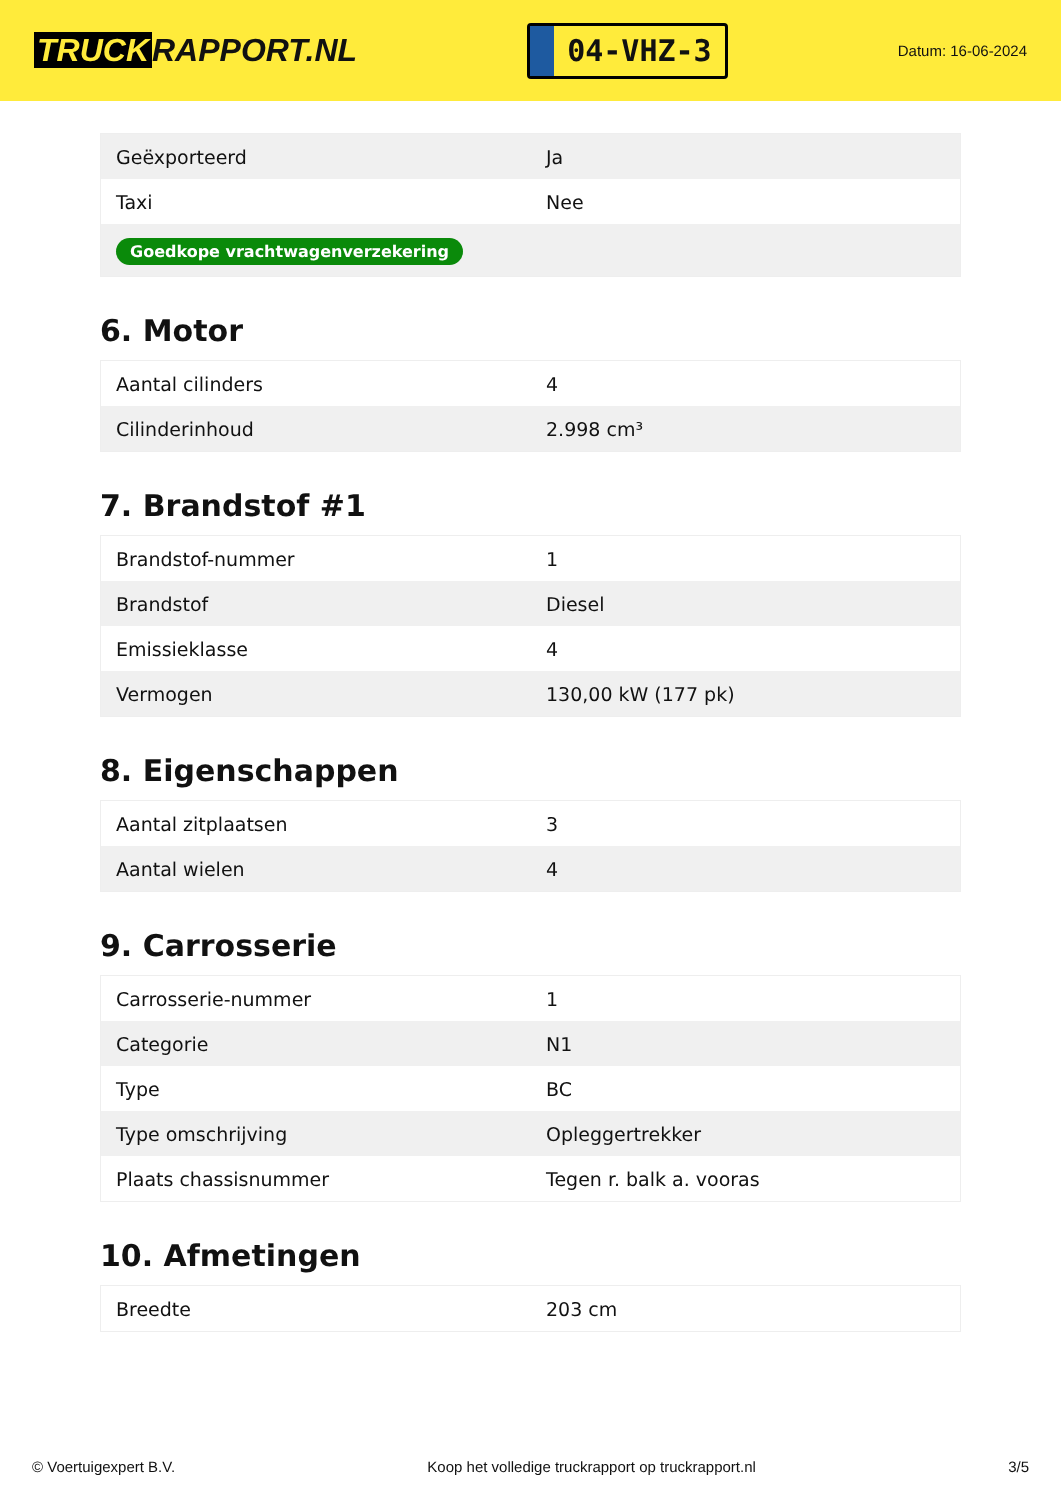TRUCK RAPPORT.NL
04-VHZ-3
Datum: 16-06-2024
| Geëxporteerd | Ja |
| Taxi | Nee |
| Goedkope vrachtwagenverzekering | |
6. Motor
| Aantal cilinders | 4 |
| Cilinderinhoud | 2.998 cm³ |
7. Brandstof #1
| Brandstof-nummer | 1 |
| Brandstof | Diesel |
| Emissieklasse | 4 |
| Vermogen | 130,00 kW (177 pk) |
8. Eigenschappen
| Aantal zitplaatsen | 3 |
| Aantal wielen | 4 |
9. Carrosserie
| Carrosserie-nummer | 1 |
| Categorie | N1 |
| Type | BC |
| Type omschrijving | Opleggertrekker |
| Plaats chassisnummer | Tegen r. balk a. vooras |
10. Afmetingen
| Breedte | 203 cm |
© Voertuigexpert B.V. Koop het volledige truckrapport op truckrapport.nl 3/5